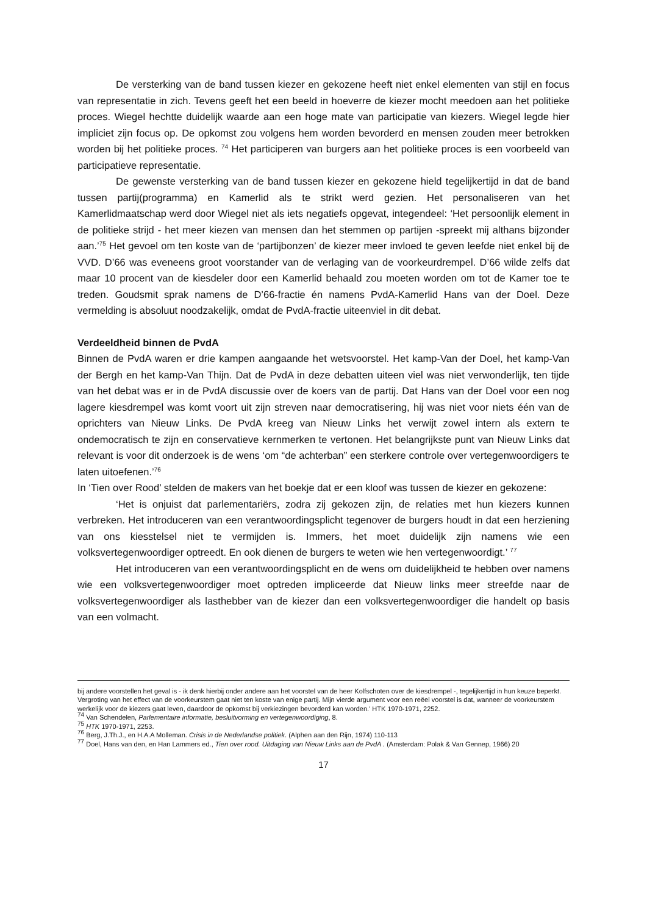De versterking van de band tussen kiezer en gekozene heeft niet enkel elementen van stijl en focus van representatie in zich. Tevens geeft het een beeld in hoeverre de kiezer mocht meedoen aan het politieke proces. Wiegel hechtte duidelijk waarde aan een hoge mate van participatie van kiezers. Wiegel legde hier impliciet zijn focus op. De opkomst zou volgens hem worden bevorderd en mensen zouden meer betrokken worden bij het politieke proces. <sup>74</sup> Het participeren van burgers aan het politieke proces is een voorbeeld van participatieve representatie.
De gewenste versterking van de band tussen kiezer en gekozene hield tegelijkertijd in dat de band tussen partij(programma) en Kamerlid als te strikt werd gezien. Het personaliseren van het Kamerlidmaatschap werd door Wiegel niet als iets negatiefs opgevat, integendeel: ‘Het persoonlijk element in de politieke strijd - het meer kiezen van mensen dan het stemmen op partijen -spreekt mij althans bijzonder aan.’<sup>75</sup> Het gevoel om ten koste van de ‘partijbonzen’ de kiezer meer invloed te geven leefde niet enkel bij de VVD. D’66 was eveneens groot voorstander van de verlaging van de voorkeurdrempel. D’66 wilde zelfs dat maar 10 procent van de kiesdeler door een Kamerlid behaald zou moeten worden om tot de Kamer toe te treden. Goudsmit sprak namens de D’66-fractie én namens PvdA-Kamerlid Hans van der Doel. Deze vermelding is absoluut noodzakelijk, omdat de PvdA-fractie uiteenviel in dit debat.
Verdeeldheid binnen de PvdA
Binnen de PvdA waren er drie kampen aangaande het wetsvoorstel. Het kamp-Van der Doel, het kamp-Van der Bergh en het kamp-Van Thijn. Dat de PvdA in deze debatten uiteen viel was niet verwonderlijk, ten tijde van het debat was er in de PvdA discussie over de koers van de partij. Dat Hans van der Doel voor een nog lagere kiesdrempel was komt voort uit zijn streven naar democratisering, hij was niet voor niets één van de oprichters van Nieuw Links. De PvdA kreeg van Nieuw Links het verwijt zowel intern als extern te ondemocratisch te zijn en conservatieve kernmerken te vertonen. Het belangrijkste punt van Nieuw Links dat relevant is voor dit onderzoek is de wens ‘om “de achterban” een sterkere controle over vertegenwoordigers te laten uitoefenen.’<sup>76</sup>
In ‘Tien over Rood’ stelden de makers van het boekje dat er een kloof was tussen de kiezer en gekozene:
‘Het is onjuist dat parlementariërs, zodra zij gekozen zijn, de relaties met hun kiezers kunnen verbreken. Het introduceren van een verantwoordingsplicht tegenover de burgers houdt in dat een herziening van ons kiesstelsel niet te vermijden is. Immers, het moet duidelijk zijn namens wie een volksvertegenwoordiger optreedt. En ook dienen de burgers te weten wie hen vertegenwoordigt.’ <sup>77</sup>
Het introduceren van een verantwoordingsplicht en de wens om duidelijkheid te hebben over namens wie een volksvertegenwoordiger moet optreden impliceerde dat Nieuw links meer streefde naar de volksvertegenwoordiger als lasthebber van de kiezer dan een volksvertegenwoordiger die handelt op basis van een volmacht.
bij andere voorstellen het geval is - ik denk hierbij onder andere aan het voorstel van de heer Kolfschoten over de kiesdrempel -, tegelijkertijd in hun keuze beperkt. Vergroting van het effect van de voorkeurstem gaat niet ten koste van enige partij. Mijn vierde argument voor een reëel voorstel is dat, wanneer de voorkeurstem werkelijk voor de kiezers gaat leven, daardoor de opkomst bij verkiezingen bevorderd kan worden.’ HTK 1970-1971, 2252.
<sup>74</sup> Van Schendelen, Parlementaire informatie, besluitvorming en vertegenwoordiging, 8.
<sup>75</sup> HTK 1970-1971, 2253.
<sup>76</sup> Berg, J.Th.J., en H.A.A Molleman. Crisis in de Nederlandse politiek. (Alphen aan den Rijn, 1974) 110-113
<sup>77</sup> Doel, Hans van den, en Han Lammers ed., Tien over rood. Uitdaging van Nieuw Links aan de PvdA . (Amsterdam: Polak & Van Gennep, 1966) 20
17